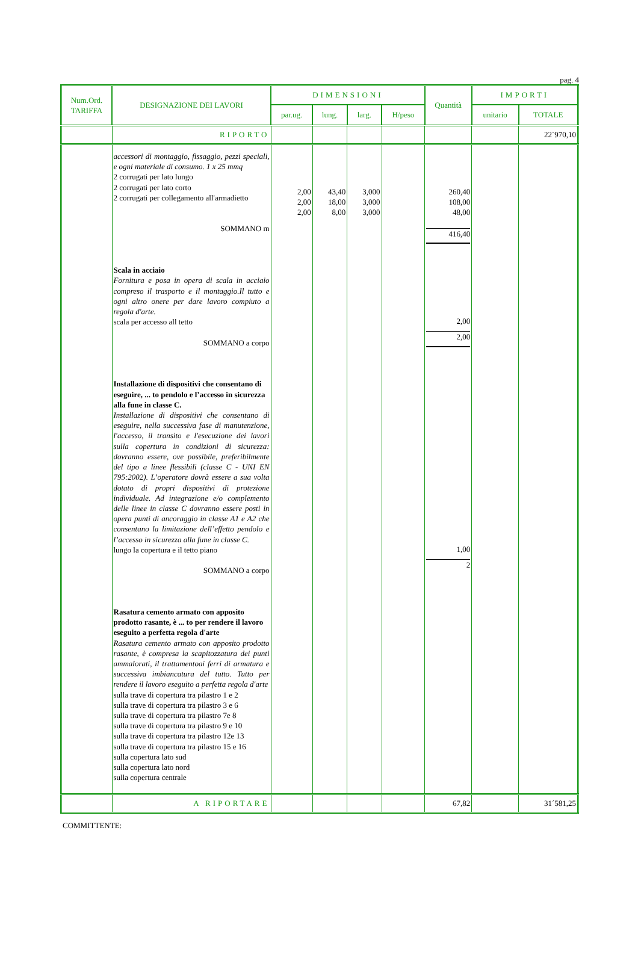pag. 4
| Num.Ord. TARIFFA | DESIGNAZIONE DEI LAVORI | DIMENSIONI | | | | Quantità | IMPORTI | |
| --- | --- | --- | --- | --- | --- | --- | --- | --- |
| | | par.ug. | lung. | larg. | H/peso | | unitario | TOTALE |
| | RIPORTO | | | | | | | 22´970,10 |
| | accessori di montaggio, fissaggio, pezzi speciali, e ogni materiale di consumo. 1 x 25 mmq 2 corrugati per lato lungo 2 corrugati per lato corto 2 corrugati per collegamento all'armadietto SOMMANO m Scala in acciaio Fornitura e posa in opera di scala in acciaio compreso il trasporto e il montaggio.Il tutto e ogni altro onere per dare lavoro compiuto a regola d'arte. scala per accesso all tetto SOMMANO a corpo Installazione di dispositivi che consentano di eseguire, ... to pendolo e l’accesso in sicurezza alla fune in classe C. Installazione di dispositivi che consentano di eseguire, nella successiva fase di manutenzione, l'accesso, il transito e l'esecuzione dei lavori sulla copertura in condizioni di sicurezza: dovranno essere, ove possibile, preferibilmente del tipo a linee flessibili (classe C - UNI EN 795:2002). L’operatore dovrà essere a sua volta dotato di propri dispositivi di protezione individuale. Ad integrazione e/o complemento delle linee in classe C dovranno essere posti in opera punti di ancoraggio in classe A1 e A2 che consentano la limitazione dell’effetto pendolo e l’accesso in sicurezza alla fune in classe C. lungo la copertura e il tetto piano SOMMANO a corpo Rasatura cemento armato con apposito prodotto rasante, è ... to per rendere il lavoro eseguito a perfetta regola d'arte Rasatura cemento armato con apposito prodotto rasante, è compresa la scapitozzatura dei punti ammalorati, il trattamentoai ferri di armatura e successiva imbiancatura del tutto. Tutto per rendere il lavoro eseguito a perfetta regola d'arte sulla trave di copertura tra pilastro 1 e 2 sulla trave di copertura tra pilastro 3 e 6 sulla trave di copertura tra pilastro 7e 8 sulla trave di copertura tra pilastro 9 e 10 sulla trave di copertura tra pilastro 12e 13 sulla trave di copertura tra pilastro 15 e 16 sulla copertura lato sud sulla copertura lato nord sulla copertura centrale | 2,00 2,00 2,00 | 43,40 18,00 8,00 | 3,000 3,000 3,000 | | 260,40 108,00 48,00 416,40 2,00 2,00 1,00 2 | | |
| | A RIPORTARE | | | | | 67,82 | | 31´581,25 |
COMMITTENTE: